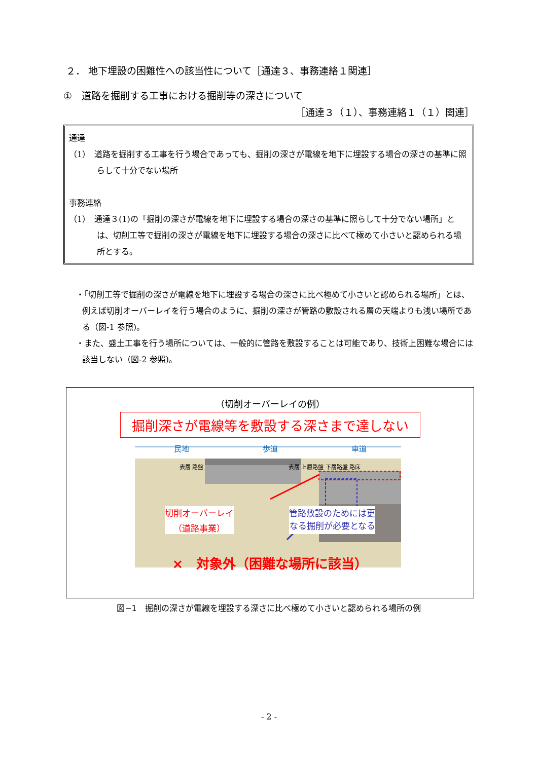２． 地下埋設の困難性への該当性について［通達３、事務連絡１関連］
①　道路を掘削する工事における掘削等の深さについて
［通達３（１）、事務連絡１（１）関連］
通達
（1）　道路を掘削する工事を行う場合であっても、掘削の深さが電線を地下に埋設する場合の深さの基準に照らして十分でない場所
事務連絡
（1）　通達３(1)の「掘削の深さが電線を地下に埋設する場合の深さの基準に照らして十分でない場所」とは、切削工等で掘削の深さが電線を地下に埋設する場合の深さに比べて極めて小さいと認められる場所とする。
・「切削工等で掘削の深さが電線を地下に埋設する場合の深さに比べ極めて小さいと認められる場所」とは、例えば切削オーバーレイを行う場合のように、掘削の深さが管路の敷設される層の天端よりも浅い場所である（図-1 参照)。
・また、盛土工事を行う場所については、一般的に管路を敷設することは可能であり、技術上困難な場合には該当しない（図-2 参照)。
（切削オーバーレイの例）
掘削深さが電線等を敷設する深さまで達しない
民地 歩道 車道
表層 路盤 表層 上層路盤 下層路盤 路床
切削オーバーレイ
（道路事業） 管路敷設のためには更
なる掘削が必要となる
×　対象外（困難な場所に該当）
図−1　掘削の深さが電線を埋設する深さに比べ極めて小さいと認められる場所の例
- 2 -